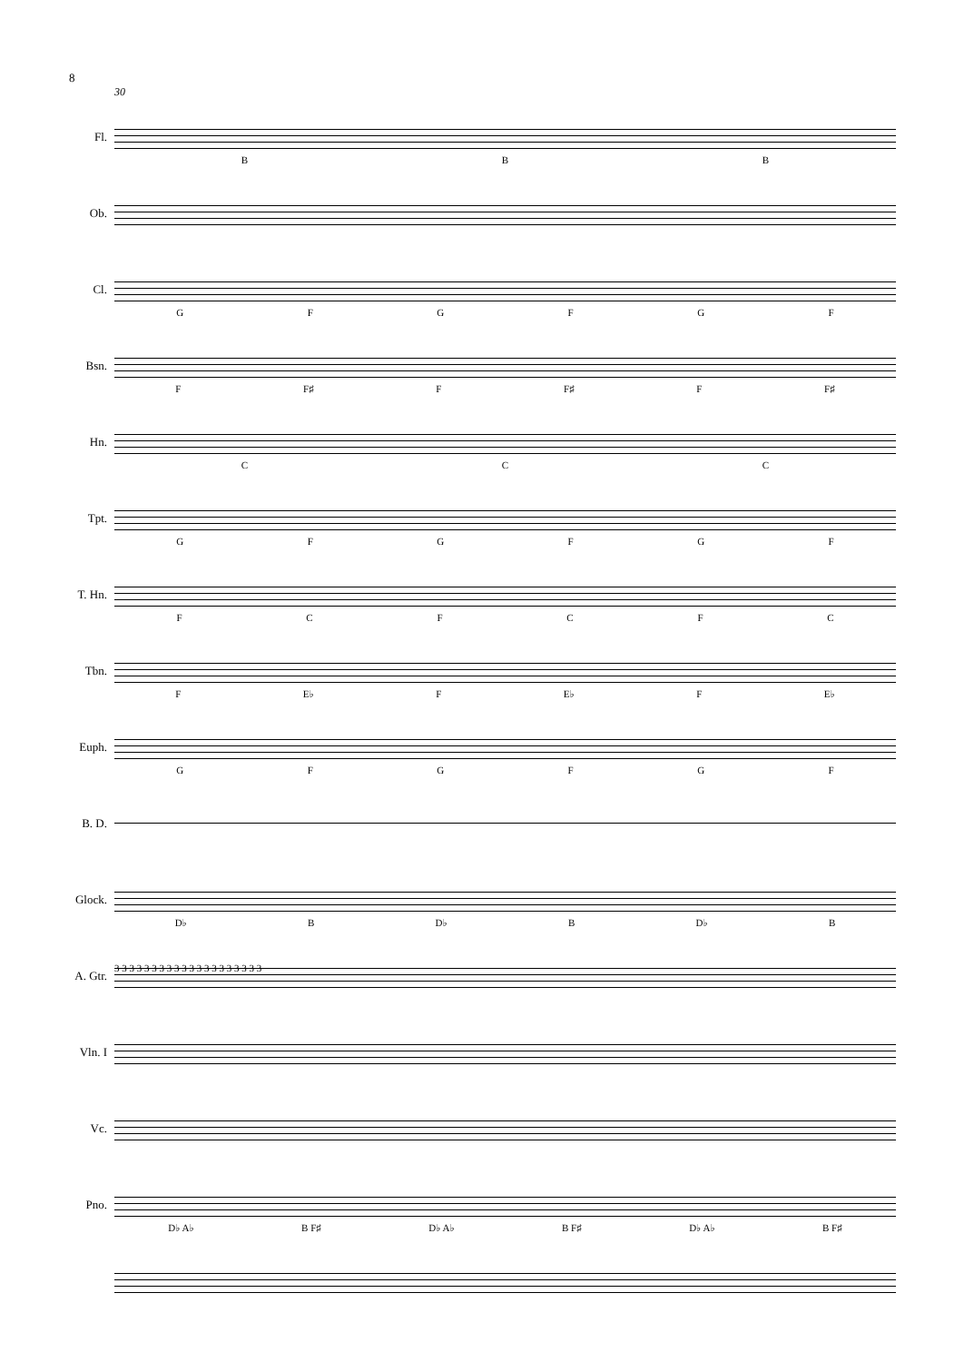8
30
Fl.
BBB
Ob.
Cl.
GFGFGF
Bsn.
F F♯ F F♯ F F♯
Hn.
CCC
Tpt.
GFGFGF
T. Hn.
FCFCFC
Tbn.
F E♭ F E♭ F E♭
Euph.
GFGFGF
B. D.
Glock.
D♭ B D♭ B D♭ B
A. Gtr.
3 3 3 3 3 3 3 3 3 3 3 3 3 3 3 3 3 3 3 3
Vln. I
Vc.
Pno.
D♭ A♭ B F♯ D♭ A♭ B F♯ D♭ A♭ B F♯